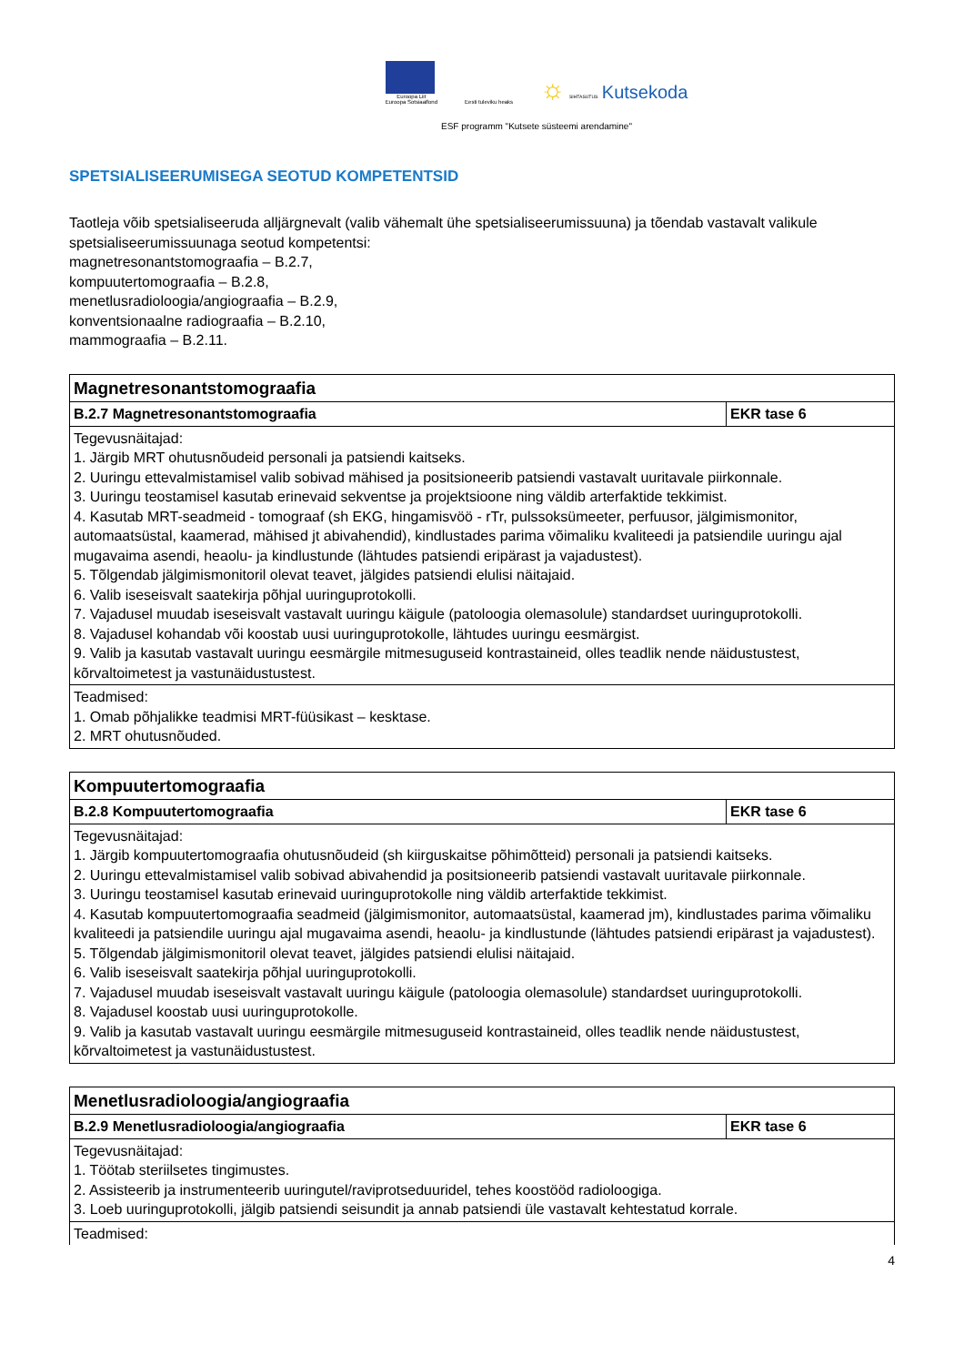Euroopa Liit
Euroopa Sotsiaalfond
Eesti tuleviku heaks
☼ SIHTASUTUS Kutsekoda
ESF programm "Kutsete süsteemi arendamine"
SPETSIALISEERUMISEGA SEOTUD KOMPETENTSID
Taotleja võib spetsialiseeruda alljärgnevalt (valib vähemalt ühe spetsialiseerumissuuna) ja tõendab vastavalt valikule spetsialiseerumissuunaga seotud kompetentsi:
magnetresonantstomograafia – B.2.7,
kompuutertomograafia – B.2.8,
menetlusradioloogia/angiograafia – B.2.9,
konventsionaalne radiograafia – B.2.10,
mammograafia – B.2.11.
| Magnetresonantstomograafia | |
| --- | --- |
| B.2.7 Magnetresonantstomograafia | EKR tase 6 |
| Tegevusnäitajad: 1. Järgib MRT ohutusnõudeid personali ja patsiendi kaitseks. 2. Uuringu ettevalmistamisel valib sobivad mähised ja positsioneerib patsiendi vastavalt uuritavale piirkonnale. 3. Uuringu teostamisel kasutab erinevaid sekventse ja projektsioone ning väldib arterfaktide tekkimist. 4. Kasutab MRT-seadmeid - tomograaf (sh EKG, hingamisvöö - rTr, pulssoksümeeter, perfuusor, jälgimismonitor, automaatsüstal, kaamerad, mähised jt abivahendid), kindlustades parima võimaliku kvaliteedi ja patsiendile uuringu ajal mugavaima asendi, heaolu- ja kindlustunde (lähtudes patsiendi eripärast ja vajadustest). 5. Tõlgendab jälgimismonitoril olevat teavet, jälgides patsiendi elulisi näitajaid. 6. Valib iseseisvalt saatekirja põhjal uuringuprotokolli. 7. Vajadusel muudab iseseisvalt vastavalt uuringu käigule (patoloogia olemasolule) standardset uuringuprotokolli. 8. Vajadusel kohandab või koostab uusi uuringuprotokolle, lähtudes uuringu eesmärgist. 9. Valib ja kasutab vastavalt uuringu eesmärgile mitmesuguseid kontrastaineid, olles teadlik nende näidustustest, kõrvaltoimetest ja vastunäidustustest. | |
| Teadmised: 1. Omab põhjalikke teadmisi MRT-füüsikast – kesktase. 2. MRT ohutusnõuded. | |
| Kompuutertomograafia | |
| --- | --- |
| B.2.8 Kompuutertomograafia | EKR tase 6 |
| Tegevusnäitajad: 1. Järgib kompuutertomograafia ohutusnõudeid (sh kiirguskaitse põhimõtteid) personali ja patsiendi kaitseks. 2. Uuringu ettevalmistamisel valib sobivad abivahendid ja positsioneerib patsiendi vastavalt uuritavale piirkonnale. 3. Uuringu teostamisel kasutab erinevaid uuringuprotokolle ning väldib arterfaktide tekkimist. 4. Kasutab kompuutertomograafia seadmeid (jälgimismonitor, automaatsüstal, kaamerad jm), kindlustades parima võimaliku kvaliteedi ja patsiendile uuringu ajal mugavaima asendi, heaolu- ja kindlustunde (lähtudes patsiendi eripärast ja vajadustest). 5. Tõlgendab jälgimismonitoril olevat teavet, jälgides patsiendi elulisi näitajaid. 6. Valib iseseisvalt saatekirja põhjal uuringuprotokolli. 7. Vajadusel muudab iseseisvalt vastavalt uuringu käigule (patoloogia olemasolule) standardset uuringuprotokolli. 8. Vajadusel koostab uusi uuringuprotokolle. 9. Valib ja kasutab vastavalt uuringu eesmärgile mitmesuguseid kontrastaineid, olles teadlik nende näidustustest, kõrvaltoimetest ja vastunäidustustest. | |
| Menetlusradioloogia/angiograafia | |
| --- | --- |
| B.2.9 Menetlusradioloogia/angiograafia | EKR tase 6 |
| Tegevusnäitajad: 1. Töötab steriilsetes tingimustes. 2. Assisteerib ja instrumenteerib uuringutel/raviprotseduuridel, tehes koostööd radioloogiga. 3. Loeb uuringuprotokolli, jälgib patsiendi seisundit ja annab patsiendi üle vastavalt kehtestatud korrale. | |
| Teadmised: | |
4